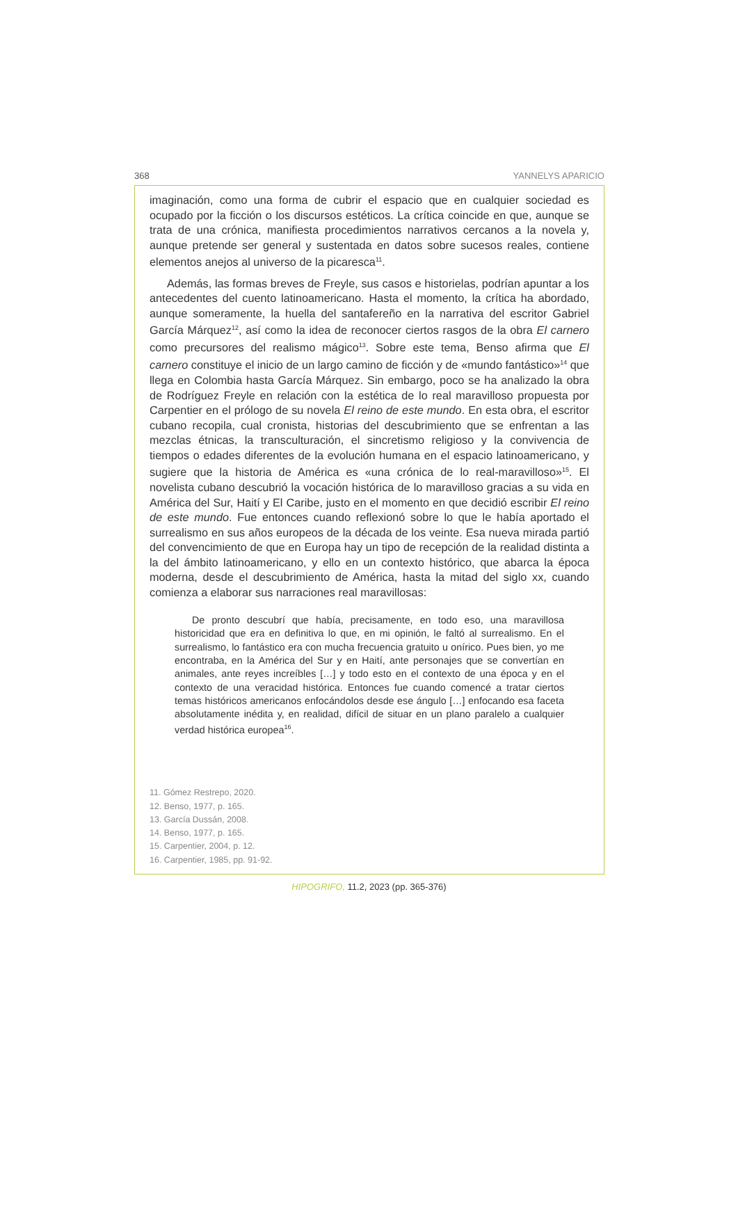368 YANNELYS APARICIO
imaginación, como una forma de cubrir el espacio que en cualquier sociedad es ocupado por la ficción o los discursos estéticos. La crítica coincide en que, aunque se trata de una crónica, manifiesta procedimientos narrativos cercanos a la novela y, aunque pretende ser general y sustentada en datos sobre sucesos reales, contiene elementos anejos al universo de la picaresca<sup>11</sup>.
Además, las formas breves de Freyle, sus casos e historielas, podrían apuntar a los antecedentes del cuento latinoamericano. Hasta el momento, la crítica ha abordado, aunque someramente, la huella del santafereño en la narrativa del escritor Gabriel García Márquez<sup>12</sup>, así como la idea de reconocer ciertos rasgos de la obra El carnero como precursores del realismo mágico<sup>13</sup>. Sobre este tema, Benso afirma que El carnero constituye el inicio de un largo camino de ficción y de «mundo fantástico»<sup>14</sup> que llega en Colombia hasta García Márquez. Sin embargo, poco se ha analizado la obra de Rodríguez Freyle en relación con la estética de lo real maravilloso propuesta por Carpentier en el prólogo de su novela El reino de este mundo. En esta obra, el escritor cubano recopila, cual cronista, historias del descubrimiento que se enfrentan a las mezclas étnicas, la transculturación, el sincretismo religioso y la convivencia de tiempos o edades diferentes de la evolución humana en el espacio latinoamericano, y sugiere que la historia de América es «una crónica de lo real-maravilloso»<sup>15</sup>. El novelista cubano descubrió la vocación histórica de lo maravilloso gracias a su vida en América del Sur, Haití y El Caribe, justo en el momento en que decidió escribir El reino de este mundo. Fue entonces cuando reflexionó sobre lo que le había aportado el surrealismo en sus años europeos de la década de los veinte. Esa nueva mirada partió del convencimiento de que en Europa hay un tipo de recepción de la realidad distinta a la del ámbito latinoamericano, y ello en un contexto histórico, que abarca la época moderna, desde el descubrimiento de América, hasta la mitad del siglo xx, cuando comienza a elaborar sus narraciones real maravillosas:
De pronto descubrí que había, precisamente, en todo eso, una maravillosa historicidad que era en definitiva lo que, en mi opinión, le faltó al surrealismo. En el surrealismo, lo fantástico era con mucha frecuencia gratuito u onírico. Pues bien, yo me encontraba, en la América del Sur y en Haití, ante personajes que se convertían en animales, ante reyes increíbles […] y todo esto en el contexto de una época y en el contexto de una veracidad histórica. Entonces fue cuando comencé a tratar ciertos temas históricos americanos enfocándolos desde ese ángulo […] enfocando esa faceta absolutamente inédita y, en realidad, difícil de situar en un plano paralelo a cualquier verdad histórica europea<sup>16</sup>.
11. Gómez Restrepo, 2020.
12. Benso, 1977, p. 165.
13. García Dussán, 2008.
14. Benso, 1977, p. 165.
15. Carpentier, 2004, p. 12.
16. Carpentier, 1985, pp. 91-92.
HIPOGRIFO, 11.2, 2023 (pp. 365-376)